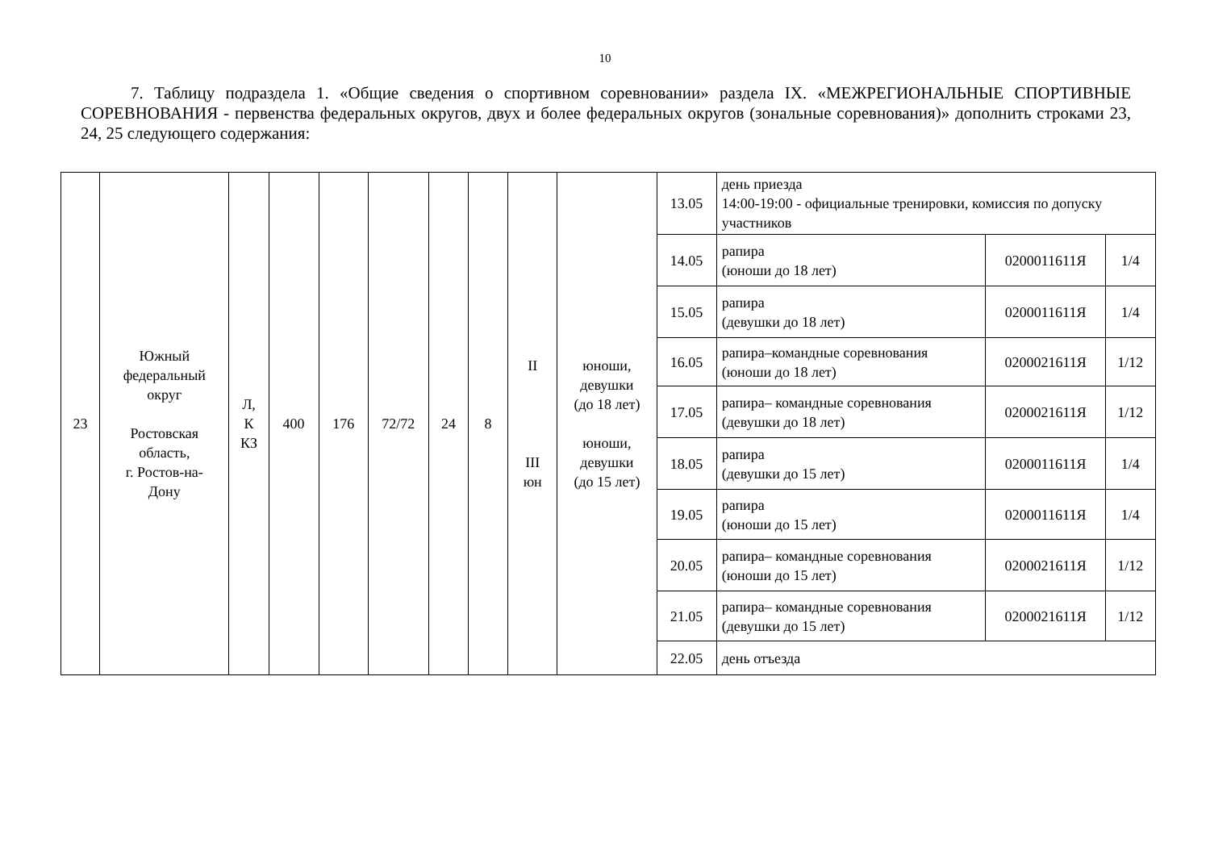10
7. Таблицу подраздела 1. «Общие сведения о спортивном соревновании» раздела IX. «МЕЖРЕГИОНАЛЬНЫЕ СПОРТИВНЫЕ СОРЕВНОВАНИЯ - первенства федеральных округов, двух и более федеральных округов (зональные соревнования)» дополнить строками 23, 24, 25 следующего содержания:
| 23 | Южный федеральный округ Ростовская область, г. Ростов-на- Дону | Л, К КЗ | 400 | 176 | 72/72 | 24 | 8 | II III юн | юноши, девушки (до 18 лет) юноши, девушки (до 15 лет) | 13.05 | день приезда 14:00-19:00 - официальные тренировки, комиссия по допуску участников | | |
| | | | | | | | | | | 14.05 | рапира (юноши до 18 лет) | 0200011611Я | 1/4 |
| | | | | | | | | | | 15.05 | рапира (девушки до 18 лет) | 0200011611Я | 1/4 |
| | | | | | | | | | | 16.05 | рапира–командные соревнования (юноши до 18 лет) | 0200021611Я | 1/12 |
| | | | | | | | | | | 17.05 | рапира– командные соревнования (девушки до 18 лет) | 0200021611Я | 1/12 |
| | | | | | | | | | | 18.05 | рапира (девушки до 15 лет) | 0200011611Я | 1/4 |
| | | | | | | | | | | 19.05 | рапира (юноши до 15 лет) | 0200011611Я | 1/4 |
| | | | | | | | | | | 20.05 | рапира– командные соревнования (юноши до 15 лет) | 0200021611Я | 1/12 |
| | | | | | | | | | | 21.05 | рапира– командные соревнования (девушки до 15 лет) | 0200021611Я | 1/12 |
| | | | | | | | | | | 22.05 | день отъезда | | |